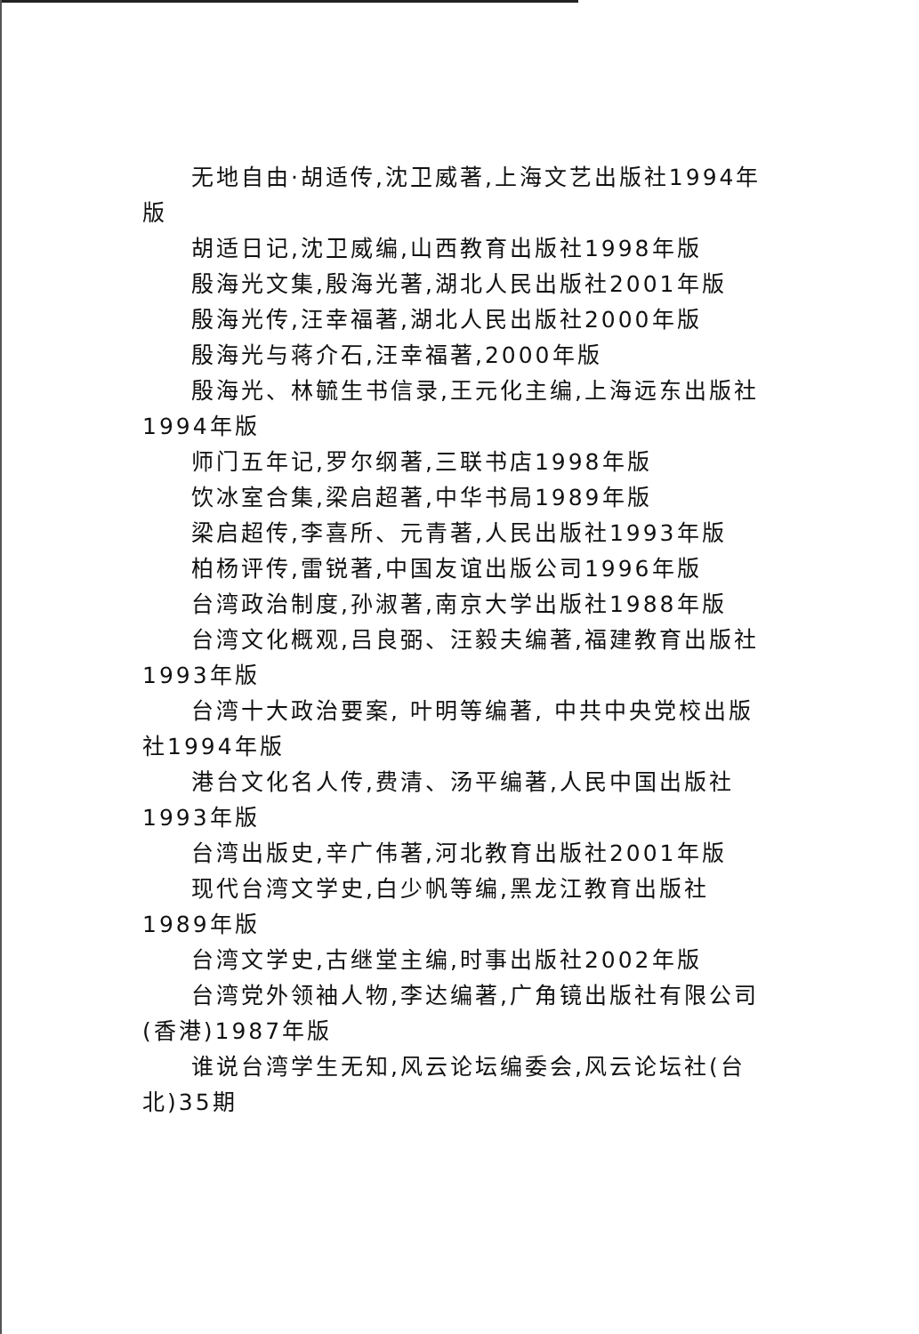无地自由·胡适传,沈卫威著,上海文艺出版社1994年版
胡适日记,沈卫威编,山西教育出版社1998年版
殷海光文集,殷海光著,湖北人民出版社2001年版
殷海光传,汪幸福著,湖北人民出版社2000年版
殷海光与蒋介石,汪幸福著,2000年版
殷海光、林毓生书信录,王元化主编,上海远东出版社1994年版
师门五年记,罗尔纲著,三联书店1998年版
饮冰室合集,梁启超著,中华书局1989年版
梁启超传,李喜所、元青著,人民出版社1993年版
柏杨评传,雷锐著,中国友谊出版公司1996年版
台湾政治制度,孙淑著,南京大学出版社1988年版
台湾文化概观,吕良弼、汪毅夫编著,福建教育出版社1993年版
台湾十大政治要案, 叶明等编著, 中共中央党校出版社1994年版
港台文化名人传,费清、汤平编著,人民中国出版社1993年版
台湾出版史,辛广伟著,河北教育出版社2001年版
现代台湾文学史,白少帆等编,黑龙江教育出版社1989年版
台湾文学史,古继堂主编,时事出版社2002年版
台湾党外领袖人物,李达编著,广角镜出版社有限公司(香港)1987年版
谁说台湾学生无知,风云论坛编委会,风云论坛社(台北)35期